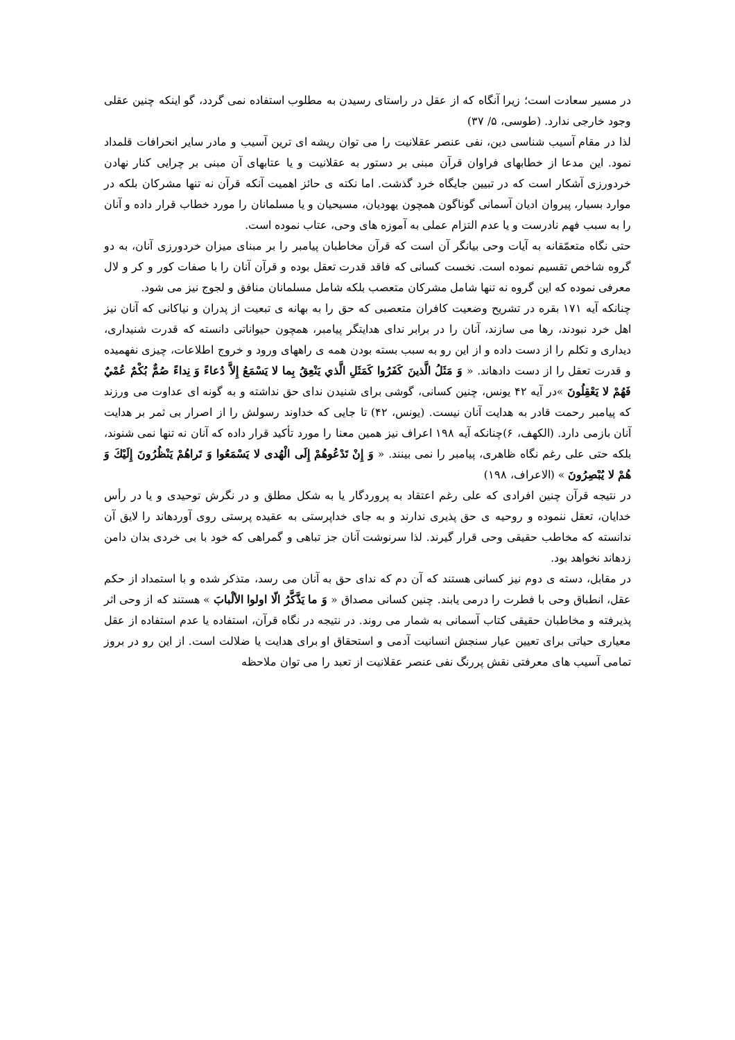در مسیر سعادت است؛ زیرا آنگاه که از عقل در راستای رسیدن به مطلوب استفاده نمی گردد، گو اینکه چنین عقلی وجود خارجی ندارد. (طوسی، ۵/ ۳۷)
لذا در مقام آسیب شناسی دین، نفی عنصر عقلانیت را می توان ریشه ای ترین آسیب و مادر سایر انحرافات قلمداد نمود. این مدعا از خطابهای فراوان قرآن مبنی بر دستور به عقلانیت و یا عتابهای آن مبنی بر چرایی کنار نهادن خردورزی آشکار است که در تبیین جایگاه خرد گذشت. اما نکته ی حائز اهمیت آنکه قرآن نه تنها مشرکان بلکه در موارد بسیار، پیروان ادیان آسمانی گوناگون همچون یهودیان، مسیحیان و یا مسلمانان را مورد خطاب قرار داده و آنان را به سبب فهم نادرست و یا عدم التزام عملی به آموزه های وحی، عتاب نموده است.
حتی نگاه متعمّقانه به آیات وحی بیانگر آن است که قرآن مخاطبان پیامبر را بر مبنای میزان خردورزی آنان، به دو گروه شاخص تقسیم نموده است. نخست کسانی که فاقد قدرت تعقل بوده و قرآن آنان را با صفات کور و کر و لال معرفی نموده که این گروه نه تنها شامل مشرکان متعصب بلکه شامل مسلمانان منافق و لجوج نیز می شود.
چنانکه آیه ۱۷۱ بقره در تشریح وضعیت کافران متعصبی که حق را به بهانه ی تبعیت از پدران و نیاکانی که آنان نیز اهل خرد نبودند، رها می سازند، آنان را در برابر ندای هدایتگر پیامبر، همچون حیواناتی دانسته که قدرت شنیداری، دیداری و تکلم را از دست داده و از این رو به سبب بسته بودن همه ی راههای ورود و خروج اطلاعات، چیزی نفهمیده و قدرت تعقل را از دست دادهاند. « وَ مَثَلُ الَّذینَ کَفَرُوا کَمَثَلِ الَّذي یَنْعِقُ بِما لا یَسْمَعُ إِلاَّ دُعاءً وَ نِداءً صُمٌّ بُکْمٌ عُمْيٌ فَهُمْ لا یَعْقِلُونَ »در آیه ۴۲ یونس، چنین کسانی، گوشی برای شنیدن ندای حق نداشته و به گونه ای عداوت می ورزند که پیامبر رحمت قادر به هدایت آنان نیست. (یونس، ۴۲) تا جایی که خداوند رسولش را از اصرار بی ثمر بر هدایت آنان بازمی دارد. (الکهف، ۶)چنانکه آیه ۱۹۸ اعراف نیز همین معنا را مورد تأکید قرار داده که آنان نه تنها نمی شنوند، بلکه حتی علی رغم نگاه ظاهری، پیامبر را نمی بینند. « وَ إِنْ تَدْعُوهُمْ إِلَی الْهُدی لا یَسْمَعُوا وَ تَراهُمْ یَنْظُرُونَ إِلَیْكَ وَ هُمْ لا یُبْصِرُونَ » (الاعراف، ۱۹۸)
در نتیجه قرآن چنین افرادی که علی رغم اعتقاد به پروردگار یا به شکل مطلق و در نگرش توحیدی و یا در رأس خدایان، تعقل ننموده و روحیه ی حق پذیری ندارند و به جای خداپرستی به عقیده پرستی روی آوردهاند را لایق آن ندانسته که مخاطب حقیقی وحی قرار گیرند. لذا سرنوشت آنان جز تباهی و گمراهی که خود با بی خردی بدان دامن زدهاند نخواهد بود.
در مقابل، دسته ی دوم نیز کسانی هستند که آن دم که ندای حق به آنان می رسد، متذکر شده و با استمداد از حکم عقل، انطباق وحی با فطرت را درمی یابند. چنین کسانی مصداق « وَ ما یَذَّکَّرُ الّا اولوا الألْبابَ » هستند که از وحی اثر پذیرفته و مخاطبان حقیقی کتاب آسمانی به شمار می روند. در نتیجه در نگاه قرآن، استفاده یا عدم استفاده از عقل معیاری حیاتی برای تعیین عیار سنجش انسانیت آدمی و استحقاق او برای هدایت یا ضلالت است. از این رو در بروز تمامی آسیب های معرفتی نقش پررنگ نفی عنصر عقلانیت از تعبد را می توان ملاحظه